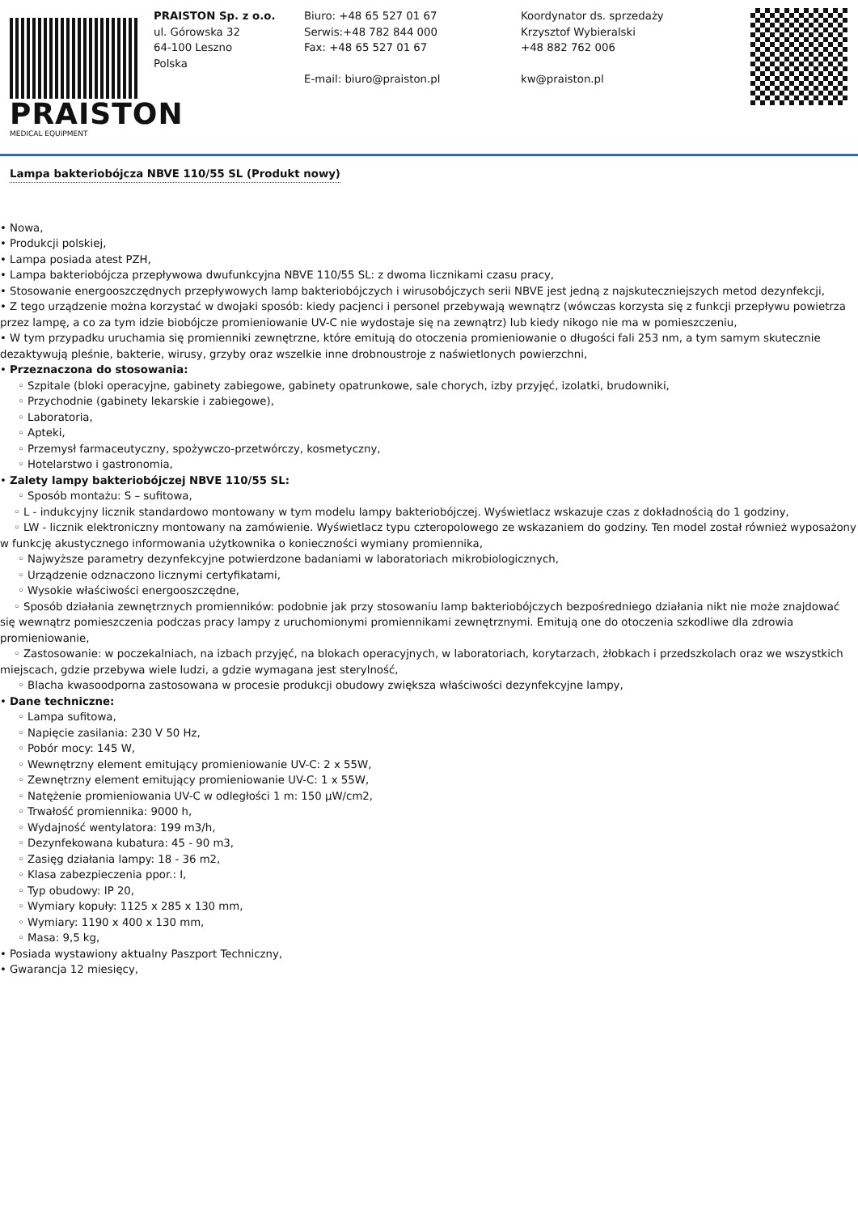PRAISTON
MEDICAL EQUIPMENT
PRAISTON Sp. z o.o.
ul. Górowska 32
64-100 Leszno
Polska
Biuro: +48 65 527 01 67
Serwis:+48 782 844 000
Fax: +48 65 527 01 67
E-mail: biuro@praiston.pl
Koordynator ds. sprzedaży
Krzysztof Wybieralski
+48 882 762 006
kw@praiston.pl
Lampa bakteriobójcza NBVE 110/55 SL (Produkt nowy)
• Nowa,
• Produkcji polskiej,
• Lampa posiada atest PZH,
• Lampa bakteriobójcza przepływowa dwufunkcyjna NBVE 110/55 SL: z dwoma licznikami czasu pracy,
• Stosowanie energooszczędnych przepływowych lamp bakteriobójczych i wirusobójczych serii NBVE jest jedną z najskuteczniejszych metod dezynfekcji,
• Z tego urządzenie można korzystać w dwojaki sposób: kiedy pacjenci i personel przebywają wewnątrz (wówczas korzysta się z funkcji przepływu powietrza przez lampę, a co za tym idzie biobójcze promieniowanie UV-C nie wydostaje się na zewnątrz) lub kiedy nikogo nie ma w pomieszczeniu,
• W tym przypadku uruchamia się promienniki zewnętrzne, które emitują do otoczenia promieniowanie o długości fali 253 nm, a tym samym skutecznie dezaktywują pleśnie, bakterie, wirusy, grzyby oraz wszelkie inne drobnoustroje z naświetlonych powierzchni,
• Przeznaczona do stosowania:
◦ Szpitale (bloki operacyjne, gabinety zabiegowe, gabinety opatrunkowe, sale chorych, izby przyjęć, izolatki, brudowniki,
◦ Przychodnie (gabinety lekarskie i zabiegowe),
◦ Laboratoria,
◦ Apteki,
◦ Przemysł farmaceutyczny, spożywczo-przetwórczy, kosmetyczny,
◦ Hotelarstwo i gastronomia,
• Zalety lampy bakteriobójczej NBVE 110/55 SL:
◦ Sposób montażu: S – sufitowa,
◦ L - indukcyjny licznik standardowo montowany w tym modelu lampy bakteriobójczej. Wyświetlacz wskazuje czas z dokładnością do 1 godziny,
◦ LW - licznik elektroniczny montowany na zamówienie. Wyświetlacz typu czteropolowego ze wskazaniem do godziny. Ten model został również wyposażony w funkcję akustycznego informowania użytkownika o konieczności wymiany promiennika,
◦ Najwyższe parametry dezynfekcyjne potwierdzone badaniami w laboratoriach mikrobiologicznych,
◦ Urządzenie odznaczono licznymi certyfikatami,
◦ Wysokie właściwości energooszczędne,
◦ Sposób działania zewnętrznych promienników: podobnie jak przy stosowaniu lamp bakteriobójczych bezpośredniego działania nikt nie może znajdować się wewnątrz pomieszczenia podczas pracy lampy z uruchomionymi promiennikami zewnętrznymi. Emitują one do otoczenia szkodliwe dla zdrowia promieniowanie,
◦ Zastosowanie: w poczekalniach, na izbach przyjęć, na blokach operacyjnych, w laboratoriach, korytarzach, żłobkach i przedszkolach oraz we wszystkich miejscach, gdzie przebywa wiele ludzi, a gdzie wymagana jest sterylność,
◦ Blacha kwasoodporna zastosowana w procesie produkcji obudowy zwiększa właściwości dezynfekcyjne lampy,
• Dane techniczne:
◦ Lampa sufitowa,
◦ Napięcie zasilania: 230 V 50 Hz,
◦ Pobór mocy: 145 W,
◦ Wewnętrzny element emitujący promieniowanie UV-C: 2 x 55W,
◦ Zewnętrzny element emitujący promieniowanie UV-C: 1 x 55W,
◦ Natężenie promieniowania UV-C w odległości 1 m: 150 μW/cm2,
◦ Trwałość promiennika: 9000 h,
◦ Wydajność wentylatora: 199 m3/h,
◦ Dezynfekowana kubatura: 45 - 90 m3,
◦ Zasięg działania lampy: 18 - 36 m2,
◦ Klasa zabezpieczenia ppor.: I,
◦ Typ obudowy: IP 20,
◦ Wymiary kopuły: 1125 x 285 x 130 mm,
◦ Wymiary: 1190 x 400 x 130 mm,
◦ Masa: 9,5 kg,
• Posiada wystawiony aktualny Paszport Techniczny,
• Gwarancja 12 miesięcy,